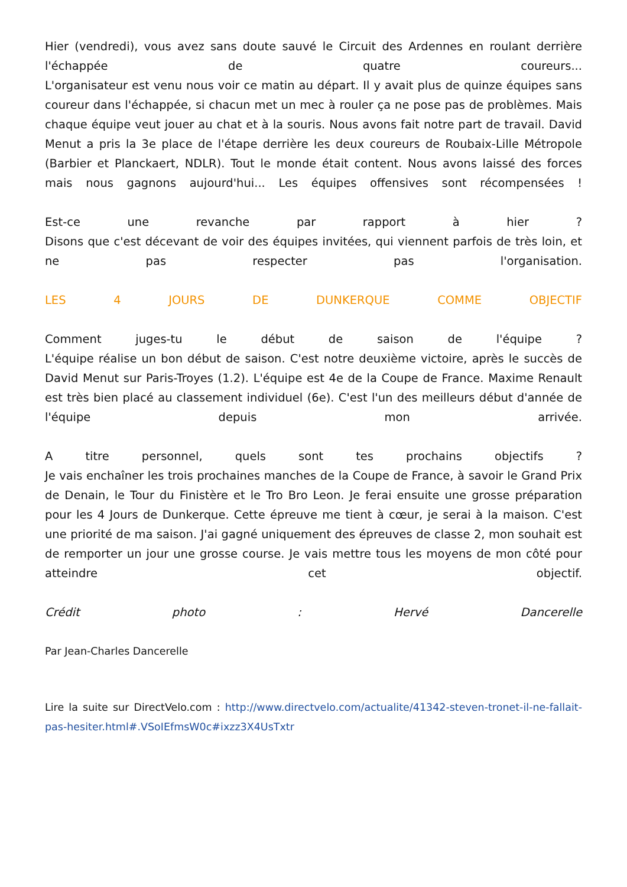Hier (vendredi), vous avez sans doute sauvé le Circuit des Ardennes en roulant derrière l'échappée de quatre coureurs...
L'organisateur est venu nous voir ce matin au départ. Il y avait plus de quinze équipes sans coureur dans l'échappée, si chacun met un mec à rouler ça ne pose pas de problèmes. Mais chaque équipe veut jouer au chat et à la souris. Nous avons fait notre part de travail. David Menut a pris la 3e place de l'étape derrière les deux coureurs de Roubaix-Lille Métropole (Barbier et Planckaert, NDLR). Tout le monde était content. Nous avons laissé des forces mais nous gagnons aujourd'hui... Les équipes offensives sont récompensées !
Est-ce une revanche par rapport à hier ?
Disons que c'est décevant de voir des équipes invitées, qui viennent parfois de très loin, et ne pas respecter pas l'organisation.
LES 4 JOURS DE DUNKERQUE COMME OBJECTIF
Comment juges-tu le début de saison de l'équipe ?
L'équipe réalise un bon début de saison. C'est notre deuxième victoire, après le succès de David Menut sur Paris-Troyes (1.2). L'équipe est 4e de la Coupe de France. Maxime Renault est très bien placé au classement individuel (6e). C'est l'un des meilleurs début d'année de l'équipe depuis mon arrivée.
A titre personnel, quels sont tes prochains objectifs ?
Je vais enchaîner les trois prochaines manches de la Coupe de France, à savoir le Grand Prix de Denain, le Tour du Finistère et le Tro Bro Leon. Je ferai ensuite une grosse préparation pour les 4 Jours de Dunkerque. Cette épreuve me tient à cœur, je serai à la maison. C'est une priorité de ma saison. J'ai gagné uniquement des épreuves de classe 2, mon souhait est de remporter un jour une grosse course. Je vais mettre tous les moyens de mon côté pour atteindre cet objectif.
Crédit photo : Hervé Dancerelle
Par Jean-Charles Dancerelle
Lire la suite sur DirectVelo.com : http://www.directvelo.com/actualite/41342-steven-tronet-il-ne-fallait-pas-hesiter.html#.VSoIEfmsW0c#ixzz3X4UsTxtr